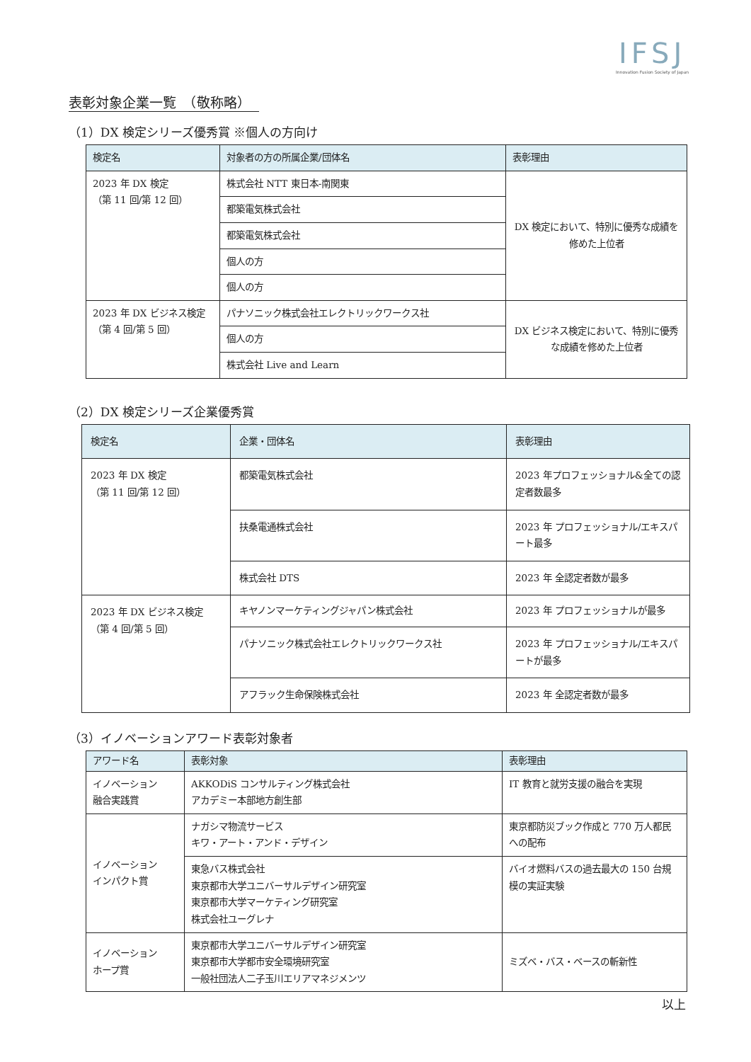IFSJ
Innovation Fusion Society of Japan
表彰対象企業一覧　（敬称略）
（1）DX 検定シリーズ優秀賞 ※個人の方向け
| 検定名 | 対象者の方の所属企業/団体名 | 表彰理由 |
| --- | --- | --- |
| 2023 年 DX 検定 （第 11 回/第 12 回） | 株式会社 NTT 東日本-南関東 | DX 検定において、特別に優秀な成績を修めた上位者 |
| | 都築電気株式会社 | |
| | 都築電気株式会社 | |
| | 個人の方 | |
| | 個人の方 | |
| 2023 年 DX ビジネス検定 （第 4 回/第 5 回） | パナソニック株式会社エレクトリックワークス社 | DX ビジネス検定において、特別に優秀な成績を修めた上位者 |
| | 個人の方 | |
| | 株式会社 Live and Learn | |
（2）DX 検定シリーズ企業優秀賞
| 検定名 | 企業・団体名 | 表彰理由 |
| --- | --- | --- |
| 2023 年 DX 検定 （第 11 回/第 12 回） | 都築電気株式会社 | 2023 年プロフェッショナル&全ての認定者数最多 |
| | 扶桑電通株式会社 | 2023 年 プロフェッショナル/エキスパート最多 |
| | 株式会社 DTS | 2023 年 全認定者数が最多 |
| 2023 年 DX ビジネス検定 （第 4 回/第 5 回） | キヤノンマーケティングジャパン株式会社 | 2023 年 プロフェッショナルが最多 |
| | パナソニック株式会社エレクトリックワークス社 | 2023 年 プロフェッショナル/エキスパートが最多 |
| | アフラック生命保険株式会社 | 2023 年 全認定者数が最多 |
（3）イノベーションアワード表彰対象者
| アワード名 | 表彰対象 | 表彰理由 |
| --- | --- | --- |
| イノベーション 融合実践賞 | AKKODiS コンサルティング株式会社 アカデミー本部地方創生部 | IT 教育と就労支援の融合を実現 |
| イノベーション インパクト賞 | ナガシマ物流サービス キワ・アート・アンド・デザイン | 東京都防災ブック作成と 770 万人都民への配布 |
| | 東急バス株式会社 東京都市大学ユニバーサルデザイン研究室 東京都市大学マーケティング研究室 株式会社ユーグレナ | バイオ燃料バスの過去最大の 150 台規模の実証実験 |
| イノベーション ホープ賞 | 東京都市大学ユニバーサルデザイン研究室 東京都市大学都市安全環境研究室 一般社団法人二子玉川エリアマネジメンツ | ミズベ・バス・ベースの斬新性 |
以上